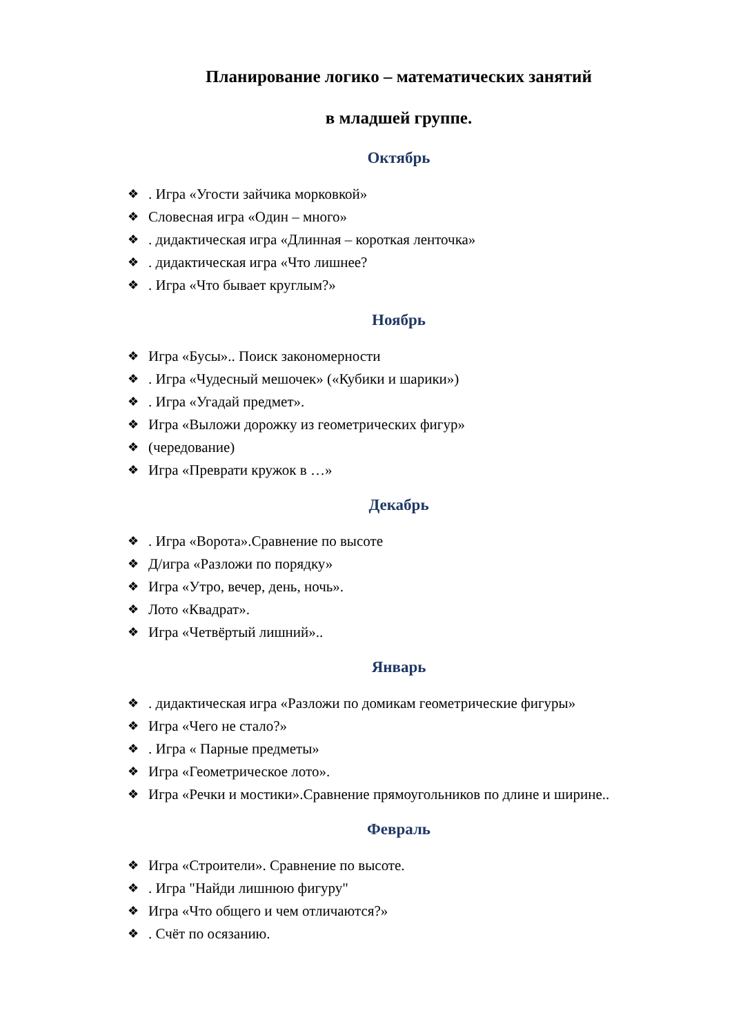Планирование логико – математических занятий
в младшей группе.
Октябрь
❖ . Игра «Угости зайчика морковкой»
❖ Словесная игра «Один – много»
❖ . дидактическая игра «Длинная – короткая ленточка»
❖ . дидактическая игра «Что лишнее?
❖ . Игра «Что бывает круглым?»
Ноябрь
❖ Игра «Бусы».. Поиск закономерности
❖ . Игра «Чудесный мешочек» («Кубики и шарики»)
❖ . Игра «Угадай предмет».
❖ Игра «Выложи дорожку из геометрических фигур»
❖ (чередование)
❖ Игра «Преврати кружок в …»
Декабрь
❖ . Игра «Ворота».Сравнение по высоте
❖ Д/игра «Разложи по порядку»
❖ Игра «Утро, вечер, день, ночь».
❖ Лото «Квадрат».
❖ Игра «Четвёртый лишний»..
Январь
❖ . дидактическая игра «Разложи по домикам геометрические фигуры»
❖ Игра «Чего не стало?»
❖ . Игра « Парные предметы»
❖ Игра «Геометрическое лото».
❖ Игра «Речки и мостики».Сравнение прямоугольников по длине и ширине..
Февраль
❖ Игра «Строители». Сравнение по высоте.
❖ . Игра "Найди лишнюю фигуру"
❖ Игра «Что общего и чем отличаются?»
❖ . Счёт по осязанию.